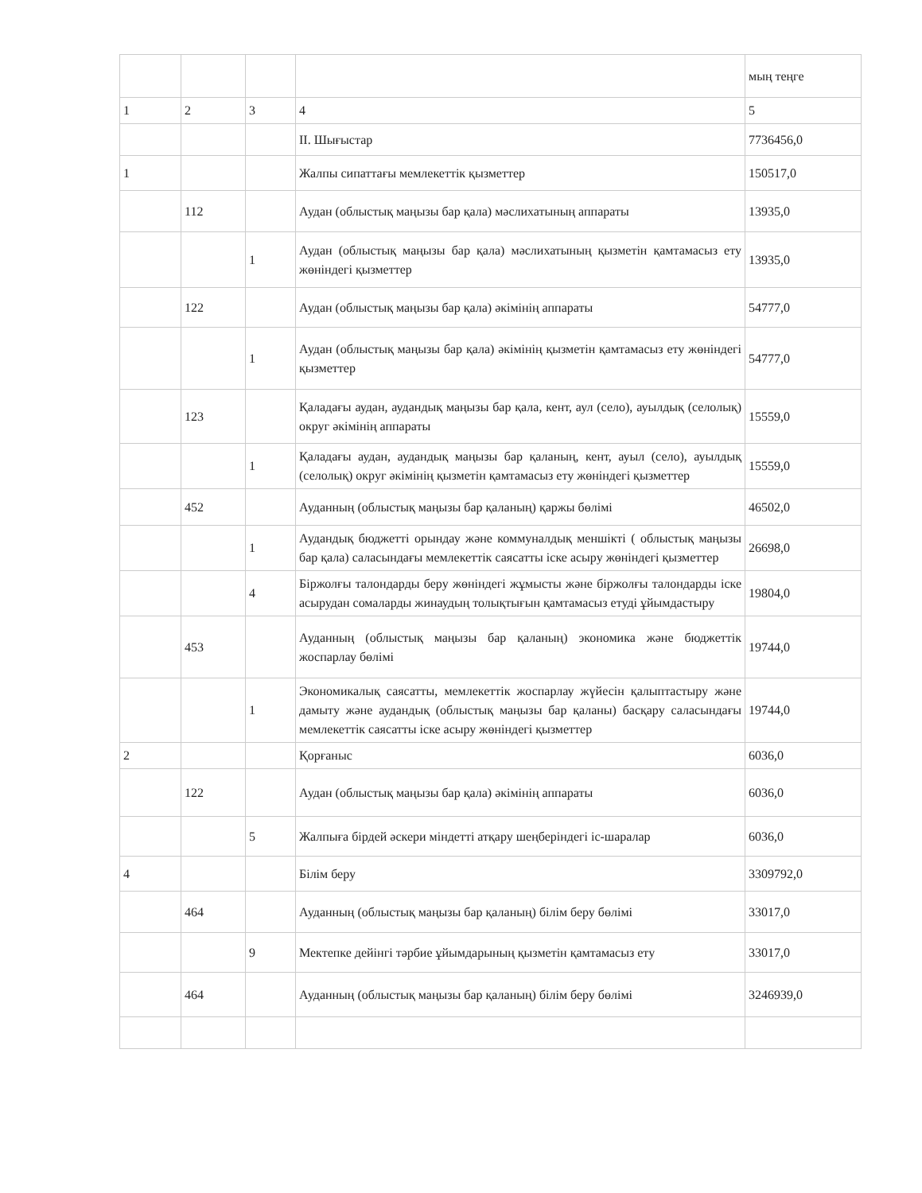| | | | | мың теңге |
| 1 | 2 | 3 | 4 | 5 |
| | | | II. Шығыстар | 7736456,0 |
| 1 | | | Жалпы сипаттағы мемлекеттік қызметтер | 150517,0 |
| | 112 | | Аудан (облыстық маңызы бар қала) мәслихатының аппараты | 13935,0 |
| | | 1 | Аудан (облыстық маңызы бар қала) мәслихатының қызметін қамтамасыз ету жөніндегі қызметтер | 13935,0 |
| | 122 | | Аудан (облыстық маңызы бар қала) әкімінің аппараты | 54777,0 |
| | | 1 | Аудан (облыстық маңызы бар қала) әкімінің қызметін қамтамасыз ету жөніндегі қызметтер | 54777,0 |
| | 123 | | Қаладағы аудан, аудандық маңызы бар қала, кент, аул (село), ауылдық (селолық) округ әкімінің аппараты | 15559,0 |
| | | 1 | Қаладағы аудан, аудандық маңызы бар қаланың, кент, ауыл (село), ауылдық (селолық) округ әкімінің қызметін қамтамасыз ету жөніндегі қызметтер | 15559,0 |
| | 452 | | Ауданның (облыстық маңызы бар қаланың) қаржы бөлімі | 46502,0 |
| | | 1 | Аудандық бюджетті орындау және коммуналдық меншікті ( облыстық маңызы бар қала) саласындағы мемлекеттік саясатты іске асыру жөніндегі қызметтер | 26698,0 |
| | | 4 | Біржолғы талондарды беру жөніндегі жұмысты және біржолғы талондарды іске асырудан сомаларды жинаудың толықтығын қамтамасыз етуді ұйымдастыру | 19804,0 |
| | 453 | | Ауданның (облыстық маңызы бар қаланың) экономика және бюджеттік жоспарлау бөлімі | 19744,0 |
| | | 1 | Экономикалық саясатты, мемлекеттік жоспарлау жүйесін қалыптастыру және дамыту және аудандық (облыстық маңызы бар қаланы) басқару саласындағы мемлекеттік саясатты іске асыру жөніндегі қызметтер | 19744,0 |
| 2 | | | Қорғаныс | 6036,0 |
| | 122 | | Аудан (облыстық маңызы бар қала) әкімінің аппараты | 6036,0 |
| | | 5 | Жалпыға бірдей әскери міндетті атқару шеңберіндегі іс-шаралар | 6036,0 |
| 4 | | | Білім беру | 3309792,0 |
| | 464 | | Ауданның (облыстық маңызы бар қаланың) білім беру бөлімі | 33017,0 |
| | | 9 | Мектепке дейінгі тәрбие ұйымдарының қызметін қамтамасыз ету | 33017,0 |
| | 464 | | Ауданның (облыстық маңызы бар қаланың) білім беру бөлімі | 3246939,0 |